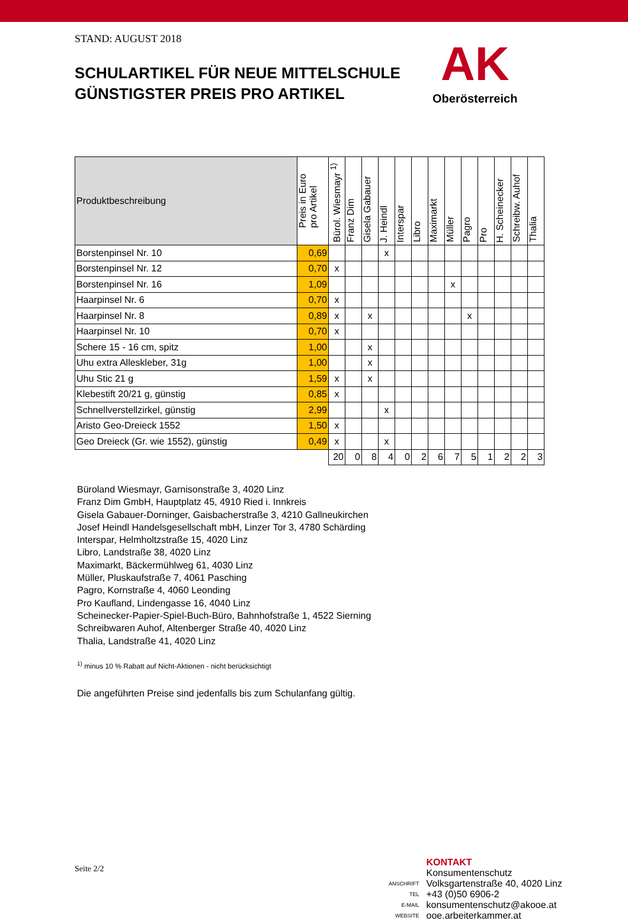AK
Oberösterreich
STAND: AUGUST 2018
SCHULARTIKEL FÜR NEUE MITTELSCHULE
GÜNSTIGSTER PREIS PRO ARTIKEL
| Produktbeschreibung | Preis in Euro pro Artikel | Bürol. Wiesmayr <sup>1)</sup> | Franz Dim | Gisela Gabauer | J. Heindl | Interspar | Libro | Maximarkt | Müller | Pagro | Pro | H. Scheinecker | Schreibw. Auhof | Thalia |
| --- | --- | --- | --- | --- | --- | --- | --- | --- | --- | --- | --- | --- | --- | --- |
| Borstenpinsel Nr. 10 | 0,69 | | | | x | | | | | | | | | |
| Borstenpinsel Nr. 12 | 0,70 | x | | | | | | | | | | | | |
| Borstenpinsel Nr. 16 | 1,09 | | | | | | | | x | | | | | |
| Haarpinsel Nr. 6 | 0,70 | x | | | | | | | | | | | | |
| Haarpinsel Nr. 8 | 0,89 | x | | x | | | | | | x | | | | |
| Haarpinsel Nr. 10 | 0,70 | x | | | | | | | | | | | | |
| Schere 15 - 16 cm, spitz | 1,00 | | | x | | | | | | | | | | |
| Uhu extra Alleskleber, 31g | 1,00 | | | x | | | | | | | | | | |
| Uhu Stic 21 g | 1,59 | x | | x | | | | | | | | | | |
| Klebestift 20/21 g, günstig | 0,85 | x | | | | | | | | | | | | |
| Schnellverstellzirkel, günstig | 2,99 | | | | x | | | | | | | | | |
| Aristo Geo-Dreieck 1552 | 1,50 | x | | | | | | | | | | | | |
| Geo Dreieck (Gr. wie 1552), günstig | 0,49 | x | | | x | | | | | | | | | |
| | | 20 | 0 | 8 | 4 | 0 | 2 | 6 | 7 | 5 | 1 | 2 | 2 | 3 |
Büroland Wiesmayr, Garnisonstraße 3, 4020 Linz
Franz Dim GmbH, Hauptplatz 45, 4910 Ried i. Innkreis
Gisela Gabauer-Dorninger, Gaisbacherstraße 3, 4210 Gallneukirchen
Josef Heindl Handelsgesellschaft mbH, Linzer Tor 3, 4780 Schärding
Interspar, Helmholtzstraße 15, 4020 Linz
Libro, Landstraße 38, 4020 Linz
Maximarkt, Bäckermühlweg 61, 4030 Linz
Müller, Pluskaufstraße 7, 4061 Pasching
Pagro, Kornstraße 4, 4060 Leonding
Pro Kaufland, Lindengasse 16, 4040 Linz
Scheinecker-Papier-Spiel-Buch-Büro, Bahnhofstraße 1, 4522 Sierning
Schreibwaren Auhof, Altenberger Straße 40, 4020 Linz
Thalia, Landstraße 41, 4020 Linz
<sup>1)</sup> minus 10 % Rabatt auf Nicht-Aktionen - nicht berücksichtigt
Die angeführten Preise sind jedenfalls bis zum Schulanfang gültig.
| | KONTAKT |
| | Konsumentenschutz |
| ANSCHRIFT | Volksgartenstraße 40, 4020 Linz |
| TEL | +43 (0)50 6906-2 |
| E-MAIL | konsumentenschutz@akooe.at |
| WEBSITE | ooe.arbeiterkammer.at |
Seite 2/2